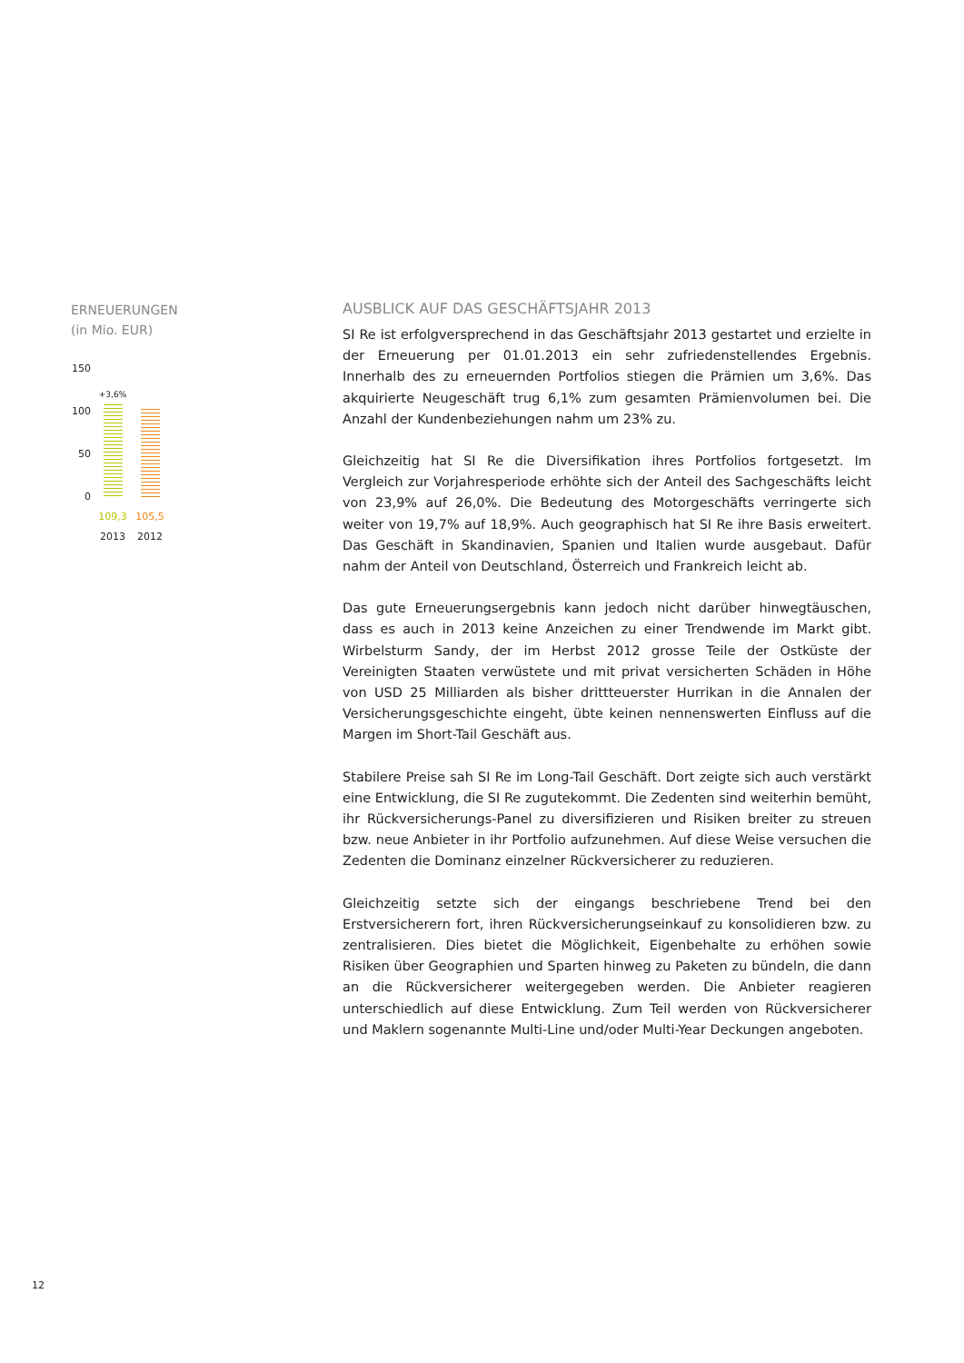ERNEUERUNGEN
(in Mio. EUR)
150
100
50
0
+3,6%
109,3 105,5
2013 2012
AUSBLICK AUF DAS GESCHÄFTSJAHR 2013
SI Re ist erfolgversprechend in das Geschäftsjahr 2013 gestartet und erzielte in der Erneuerung per 01.01.2013 ein sehr zufriedenstellendes Ergebnis. Innerhalb des zu erneuernden Portfolios stiegen die Prämien um 3,6%. Das akquirierte Neugeschäft trug 6,1% zum gesamten Prämienvolumen bei. Die Anzahl der Kundenbeziehungen nahm um 23% zu.
Gleichzeitig hat SI Re die Diversifikation ihres Portfolios fortgesetzt. Im Vergleich zur Vorjahresperiode erhöhte sich der Anteil des Sachgeschäfts leicht von 23,9% auf 26,0%. Die Bedeutung des Motorgeschäfts verringerte sich weiter von 19,7% auf 18,9%. Auch geographisch hat SI Re ihre Basis erweitert. Das Geschäft in Skandinavien, Spanien und Italien wurde ausgebaut. Dafür nahm der Anteil von Deutschland, Österreich und Frankreich leicht ab.
Das gute Erneuerungsergebnis kann jedoch nicht darüber hinwegtäuschen, dass es auch in 2013 keine Anzeichen zu einer Trendwende im Markt gibt. Wirbelsturm Sandy, der im Herbst 2012 grosse Teile der Ostküste der Vereinigten Staaten verwüstete und mit privat versicherten Schäden in Höhe von USD 25 Milliarden als bisher drittteuerster Hurrikan in die Annalen der Versicherungsgeschichte eingeht, übte keinen nennenswerten Einfluss auf die Margen im Short-Tail Geschäft aus.
Stabilere Preise sah SI Re im Long-Tail Geschäft. Dort zeigte sich auch verstärkt eine Entwicklung, die SI Re zugutekommt. Die Zedenten sind weiterhin bemüht, ihr Rückversicherungs-Panel zu diversifizieren und Risiken breiter zu streuen bzw. neue Anbieter in ihr Portfolio aufzunehmen. Auf diese Weise versuchen die Zedenten die Dominanz einzelner Rückversicherer zu reduzieren.
Gleichzeitig setzte sich der eingangs beschriebene Trend bei den Erstversicherern fort, ihren Rückversicherungseinkauf zu konsolidieren bzw. zu zentralisieren. Dies bietet die Möglichkeit, Eigenbehalte zu erhöhen sowie Risiken über Geographien und Sparten hinweg zu Paketen zu bündeln, die dann an die Rückversicherer weitergegeben werden. Die Anbieter reagieren unterschiedlich auf diese Entwicklung. Zum Teil werden von Rückversicherer und Maklern sogenannte Multi-Line und/oder Multi-Year Deckungen angeboten.
12